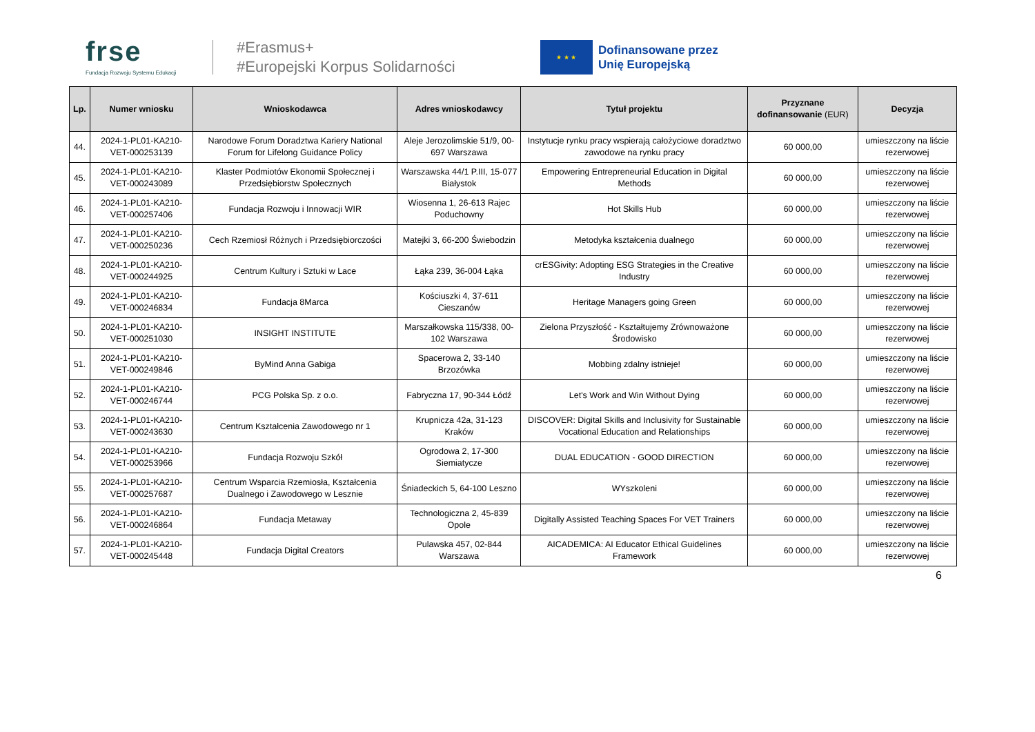frse
Fundacja Rozwoju Systemu Edukacji
#Erasmus+
#Europejski Korpus Solidarności
★ ★ ★
Dofinansowane przez
Unię Europejską
| Lp. | Numer wniosku | Wnioskodawca | Adres wnioskodawcy | Tytuł projektu | Przyznane dofinansowanie (EUR) | Decyzja |
| --- | --- | --- | --- | --- | --- | --- |
| 44. | 2024-1-PL01-KA210-VET-000253139 | Narodowe Forum Doradztwa Kariery National Forum for Lifelong Guidance Policy | Aleje Jerozolimskie 51/9, 00-697 Warszawa | Instytucje rynku pracy wspierają całożyciowe doradztwo zawodowe na rynku pracy | 60 000,00 | umieszczony na liście rezerwowej |
| 45. | 2024-1-PL01-KA210-VET-000243089 | Klaster Podmiotów Ekonomii Społecznej i Przedsiębiorstw Społecznych | Warszawska 44/1 P.III, 15-077 Białystok | Empowering Entrepreneurial Education in Digital Methods | 60 000,00 | umieszczony na liście rezerwowej |
| 46. | 2024-1-PL01-KA210-VET-000257406 | Fundacja Rozwoju i Innowacji WIR | Wiosenna 1, 26-613 Rajec Poduchowny | Hot Skills Hub | 60 000,00 | umieszczony na liście rezerwowej |
| 47. | 2024-1-PL01-KA210-VET-000250236 | Cech Rzemiosł Różnych i Przedsiębiorczości | Matejki 3, 66-200 Świebodzin | Metodyka kształcenia dualnego | 60 000,00 | umieszczony na liście rezerwowej |
| 48. | 2024-1-PL01-KA210-VET-000244925 | Centrum Kultury i Sztuki w Lace | Łąka 239, 36-004 Łąka | crESGivity: Adopting ESG Strategies in the Creative Industry | 60 000,00 | umieszczony na liście rezerwowej |
| 49. | 2024-1-PL01-KA210-VET-000246834 | Fundacja 8Marca | Kościuszki 4, 37-611 Cieszanów | Heritage Managers going Green | 60 000,00 | umieszczony na liście rezerwowej |
| 50. | 2024-1-PL01-KA210-VET-000251030 | INSIGHT INSTITUTE | Marszałkowska 115/338, 00-102 Warszawa | Zielona Przyszłość - Kształtujemy Zrównoważone Środowisko | 60 000,00 | umieszczony na liście rezerwowej |
| 51. | 2024-1-PL01-KA210-VET-000249846 | ByMind Anna Gabiga | Spacerowa 2, 33-140 Brzozówka | Mobbing zdalny istnieje! | 60 000,00 | umieszczony na liście rezerwowej |
| 52. | 2024-1-PL01-KA210-VET-000246744 | PCG Polska Sp. z o.o. | Fabryczna 17, 90-344 Łódź | Let's Work and Win Without Dying | 60 000,00 | umieszczony na liście rezerwowej |
| 53. | 2024-1-PL01-KA210-VET-000243630 | Centrum Kształcenia Zawodowego nr 1 | Krupnicza 42a, 31-123 Kraków | DISCOVER: Digital Skills and Inclusivity for Sustainable Vocational Education and Relationships | 60 000,00 | umieszczony na liście rezerwowej |
| 54. | 2024-1-PL01-KA210-VET-000253966 | Fundacja Rozwoju Szkół | Ogrodowa 2, 17-300 Siemiatycze | DUAL EDUCATION - GOOD DIRECTION | 60 000,00 | umieszczony na liście rezerwowej |
| 55. | 2024-1-PL01-KA210-VET-000257687 | Centrum Wsparcia Rzemiosła, Kształcenia Dualnego i Zawodowego w Lesznie | Śniadeckich 5, 64-100 Leszno | WYszkoleni | 60 000,00 | umieszczony na liście rezerwowej |
| 56. | 2024-1-PL01-KA210-VET-000246864 | Fundacja Metaway | Technologiczna 2, 45-839 Opole | Digitally Assisted Teaching Spaces For VET Trainers | 60 000,00 | umieszczony na liście rezerwowej |
| 57. | 2024-1-PL01-KA210-VET-000245448 | Fundacja Digital Creators | Pulawska 457, 02-844 Warszawa | AICADEMICA: AI Educator Ethical Guidelines Framework | 60 000,00 | umieszczony na liście rezerwowej |
6